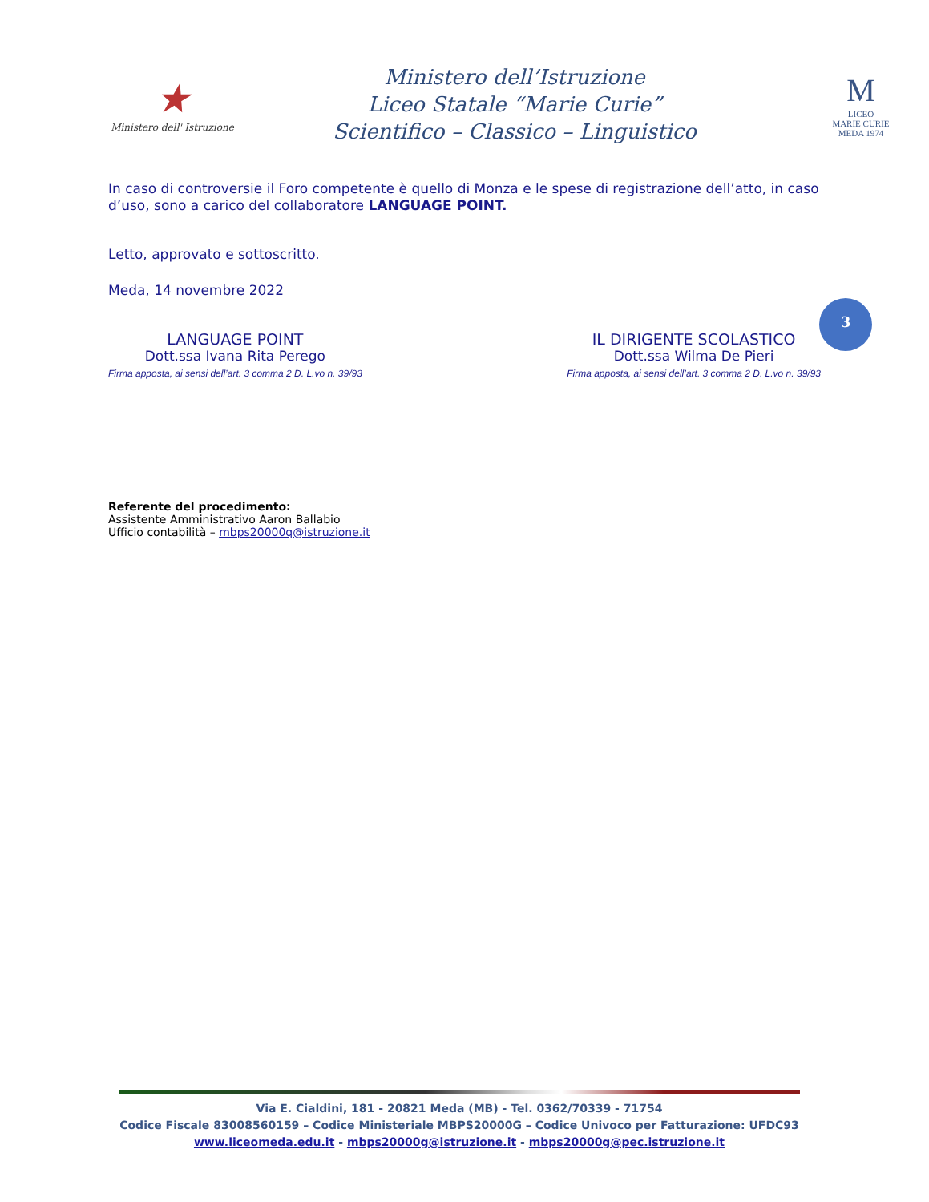★
Ministero dell' Istruzione
Ministero dell’Istruzione
Liceo Statale “Marie Curie”
Scientifico – Classico – Linguistico
M
LICEO
MARIE CURIE
MEDA 1974
In caso di controversie il Foro competente è quello di Monza e le spese di registrazione dell’atto, in caso d’uso, sono a carico del collaboratore LANGUAGE POINT.
Letto, approvato e sottoscritto.
Meda, 14 novembre 2022
LANGUAGE POINT
Dott.ssa Ivana Rita Perego
Firma apposta, ai sensi dell’art. 3 comma 2 D. L.vo n. 39/93
IL DIRIGENTE SCOLASTICO
Dott.ssa Wilma De Pieri
Firma apposta, ai sensi dell’art. 3 comma 2 D. L.vo n. 39/93
Referente del procedimento:
Assistente Amministrativo Aaron Ballabio
Ufficio contabilità – mbps20000q@istruzione.it
3
Via E. Cialdini, 181 - 20821 Meda (MB) - Tel. 0362/70339 - 71754
Codice Fiscale 83008560159 – Codice Ministeriale MBPS20000G – Codice Univoco per Fatturazione: UFDC93
www.liceomeda.edu.it - mbps20000g@istruzione.it - mbps20000g@pec.istruzione.it